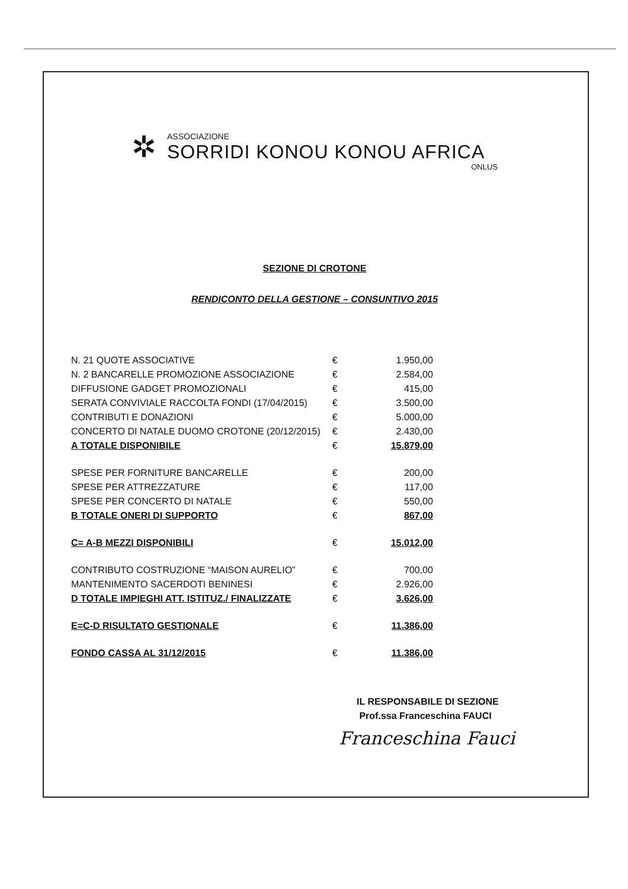✲
ASSOCIAZIONE
SORRIDI KONOU KONOU AFRICA
ONLUS
SEZIONE DI CROTONE
RENDICONTO DELLA GESTIONE – CONSUNTIVO 2015
| N. 21 QUOTE ASSOCIATIVE | € | 1.950,00 |
| N. 2 BANCARELLE PROMOZIONE ASSOCIAZIONE | € | 2.584,00 |
| DIFFUSIONE GADGET PROMOZIONALI | € | 415,00 |
| SERATA CONVIVIALE RACCOLTA FONDI (17/04/2015) | € | 3.500,00 |
| CONTRIBUTI E DONAZIONI | € | 5.000,00 |
| CONCERTO DI NATALE DUOMO CROTONE (20/12/2015) | € | 2.430,00 |
| A TOTALE DISPONIBILE | € | 15.879,00 |
| SPESE PER FORNITURE BANCARELLE | € | 200,00 |
| SPESE PER ATTREZZATURE | € | 117,00 |
| SPESE PER CONCERTO DI NATALE | € | 550,00 |
| B TOTALE ONERI DI SUPPORTO | € | 867,00 |
| C= A-B MEZZI DISPONIBILI | € | 15.012,00 |
| CONTRIBUTO COSTRUZIONE “MAISON AURELIO” | € | 700,00 |
| MANTENIMENTO SACERDOTI BENINESI | € | 2.926,00 |
| D TOTALE IMPIEGHI ATT. ISTITUZ./ FINALIZZATE | € | 3.626,00 |
| E=C-D RISULTATO GESTIONALE | € | 11.386,00 |
| FONDO CASSA AL 31/12/2015 | € | 11.386,00 |
IL RESPONSABILE DI SEZIONE
Prof.ssa Franceschina FAUCI
Franceschina Fauci